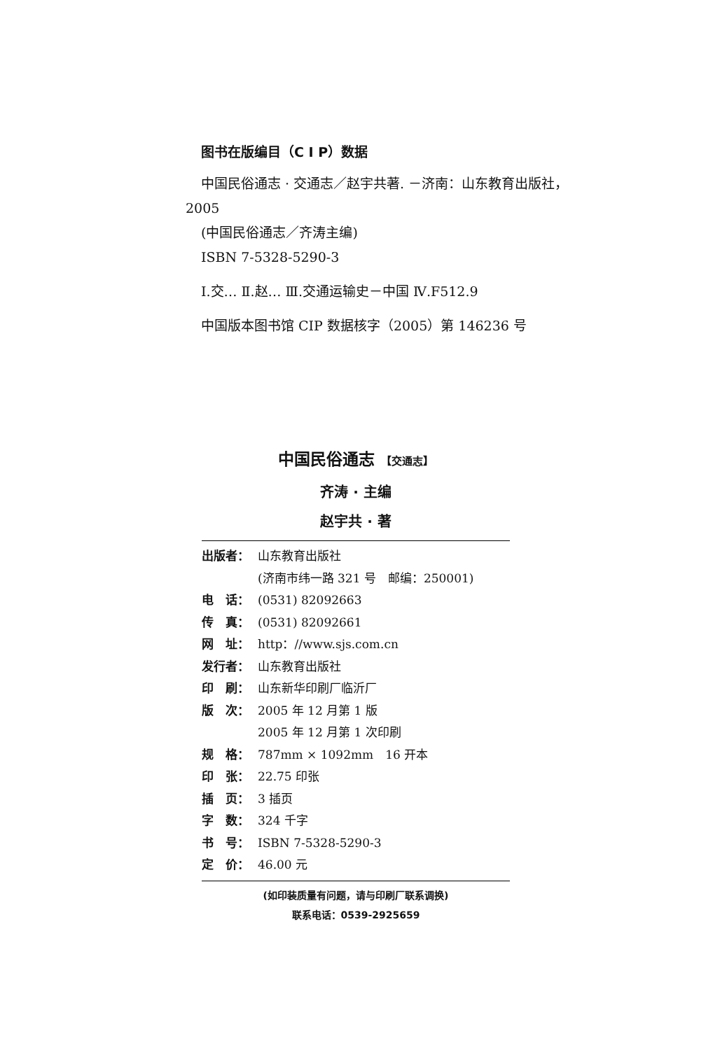图书在版编目（C I P）数据
中国民俗通志 · 交通志／赵宇共著. －济南：山东教育出版社，2005
(中国民俗通志／齐涛主编)
ISBN 7-5328-5290-3
Ⅰ.交… Ⅱ.赵… Ⅲ.交通运输史－中国 Ⅳ.F512.9
中国版本图书馆 CIP 数据核字（2005）第 146236 号
中国民俗通志 【交通志】
齐涛 · 主编
赵宇共 · 著
| 出版者： | 山东教育出版社 (济南市纬一路 321 号 邮编：250001) |
| 电 话： | (0531) 82092663 |
| 传 真： | (0531) 82092661 |
| 网 址： | http：//www.sjs.com.cn |
| 发行者： | 山东教育出版社 |
| 印 刷： | 山东新华印刷厂临沂厂 |
| 版 次： | 2005 年 12 月第 1 版 2005 年 12 月第 1 次印刷 |
| 规 格： | 787mm × 1092mm 16 开本 |
| 印 张： | 22.75 印张 |
| 插 页： | 3 插页 |
| 字 数： | 324 千字 |
| 书 号： | ISBN 7-5328-5290-3 |
| 定 价： | 46.00 元 |
(如印装质量有问题，请与印刷厂联系调换)
联系电话：0539-2925659